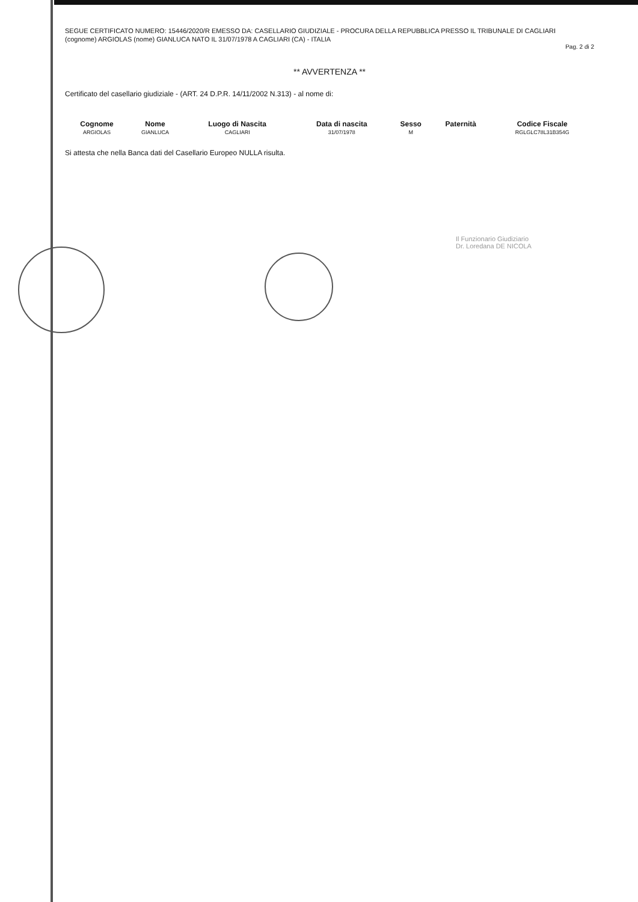SEGUE CERTIFICATO NUMERO: 15446/2020/R EMESSO DA: CASELLARIO GIUDIZIALE - PROCURA DELLA REPUBBLICA PRESSO IL TRIBUNALE DI CAGLIARI
(cognome) ARGIOLAS (nome) GIANLUCA NATO IL 31/07/1978 A CAGLIARI (CA) - ITALIA
Pag. 2 di 2
** AVVERTENZA **
Certificato del casellario giudiziale - (ART. 24 D.P.R. 14/11/2002 N.313) - al nome di:
| Cognome | Nome | Luogo di Nascita | Data di nascita | Sesso | Paternità | Codice Fiscale |
| --- | --- | --- | --- | --- | --- | --- |
| ARGIOLAS | GIANLUCA | CAGLIARI | 31/07/1978 | M | | RGLGLC78L31B354G |
Si attesta che nella Banca dati del Casellario Europeo NULLA risulta.
Il Funzionario Giudiziario
Dr. Loredana DE NICOLA